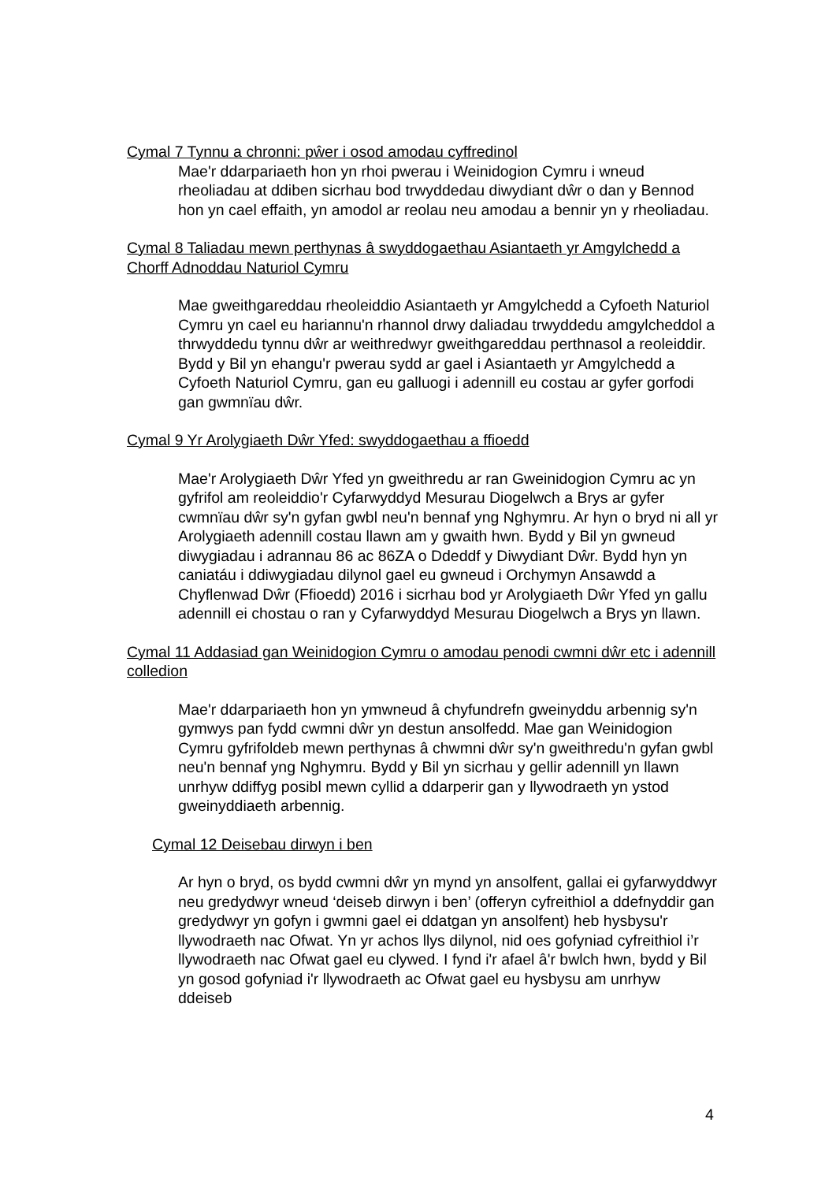Cymal 7 Tynnu a chronni: pŵer i osod amodau cyffredinol
Mae'r ddarpariaeth hon yn rhoi pwerau i Weinidogion Cymru i wneud rheoliadau at ddiben sicrhau bod trwyddedau diwydiant dŵr o dan y Bennod hon yn cael effaith, yn amodol ar reolau neu amodau a bennir yn y rheoliadau.
Cymal 8 Taliadau mewn perthynas â swyddogaethau Asiantaeth yr Amgylchedd a Chorff Adnoddau Naturiol Cymru
Mae gweithgareddau rheoleiddio Asiantaeth yr Amgylchedd a Cyfoeth Naturiol Cymru yn cael eu hariannu'n rhannol drwy daliadau trwyddedu amgylcheddol a thrwyddedu tynnu dŵr ar weithredwyr gweithgareddau perthnasol a reoleiddir. Bydd y Bil yn ehangu'r pwerau sydd ar gael i Asiantaeth yr Amgylchedd a Cyfoeth Naturiol Cymru, gan eu galluogi i adennill eu costau ar gyfer gorfodi gan gwmnïau dŵr.
Cymal 9 Yr Arolygiaeth Dŵr Yfed: swyddogaethau a ffioedd
Mae'r Arolygiaeth Dŵr Yfed yn gweithredu ar ran Gweinidogion Cymru ac yn gyfrifol am reoleiddio'r Cyfarwyddyd Mesurau Diogelwch a Brys ar gyfer cwmnïau dŵr sy'n gyfan gwbl neu'n bennaf yng Nghymru. Ar hyn o bryd ni all yr Arolygiaeth adennill costau llawn am y gwaith hwn. Bydd y Bil yn gwneud diwygiadau i adrannau 86 ac 86ZA o Ddeddf y Diwydiant Dŵr. Bydd hyn yn caniatáu i ddiwygiadau dilynol gael eu gwneud i Orchymyn Ansawdd a Chyflenwad Dŵr (Ffioedd) 2016 i sicrhau bod yr Arolygiaeth Dŵr Yfed yn gallu adennill ei chostau o ran y Cyfarwyddyd Mesurau Diogelwch a Brys yn llawn.
Cymal 11 Addasiad gan Weinidogion Cymru o amodau penodi cwmni dŵr etc i adennill colledion
Mae'r ddarpariaeth hon yn ymwneud â chyfundrefn gweinyddu arbennig sy'n gymwys pan fydd cwmni dŵr yn destun ansolfedd. Mae gan Weinidogion Cymru gyfrifoldeb mewn perthynas â chwmni dŵr sy'n gweithredu'n gyfan gwbl neu'n bennaf yng Nghymru. Bydd y Bil yn sicrhau y gellir adennill yn llawn unrhyw ddiffyg posibl mewn cyllid a ddarperir gan y llywodraeth yn ystod gweinyddiaeth arbennig.
Cymal 12 Deisebau dirwyn i ben
Ar hyn o bryd, os bydd cwmni dŵr yn mynd yn ansolfent, gallai ei gyfarwyddwyr neu gredydwyr wneud ‘deiseb dirwyn i ben’ (offeryn cyfreithiol a ddefnyddir gan gredydwyr yn gofyn i gwmni gael ei ddatgan yn ansolfent) heb hysbysu'r llywodraeth nac Ofwat. Yn yr achos llys dilynol, nid oes gofyniad cyfreithiol i’r llywodraeth nac Ofwat gael eu clywed. I fynd i'r afael â'r bwlch hwn, bydd y Bil yn gosod gofyniad i'r llywodraeth ac Ofwat gael eu hysbysu am unrhyw ddeiseb
4